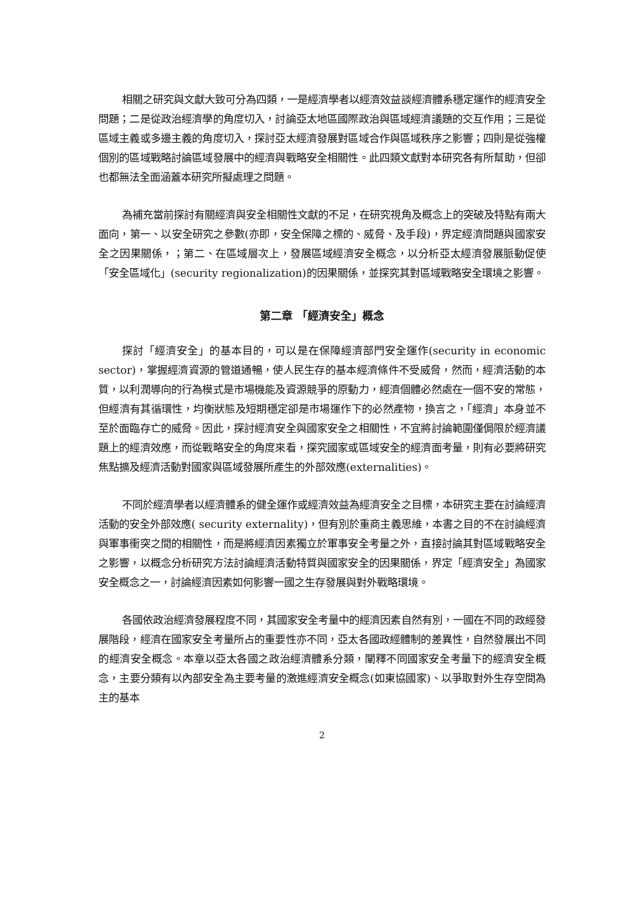相關之研究與文獻大致可分為四類，一是經濟學者以經濟效益談經濟體系穩定運作的經濟安全問題；二是從政治經濟學的角度切入，討論亞太地區國際政治與區域經濟議題的交互作用；三是從區域主義或多邊主義的角度切入，探討亞太經濟發展對區域合作與區域秩序之影響；四則是從強權個別的區域戰略討論區域發展中的經濟與戰略安全相關性。此四類文獻對本研究各有所幫助，但卻也都無法全面涵蓋本研究所擬處理之問題。
為補充當前探討有關經濟與安全相關性文獻的不足，在研究視角及概念上的突破及特點有兩大面向，第一、以安全研究之參數(亦即，安全保障之標的、威脅、及手段)，界定經濟問題與國家安全之因果關係，；第二、在區域層次上，發展區域經濟安全概念，以分析亞太經濟發展脈動促使「安全區域化」(security regionalization)的因果關係，並探究其對區域戰略安全環境之影響。
第二章 「經濟安全」概念
探討「經濟安全」的基本目的，可以是在保障經濟部門安全運作(security in economic sector)，掌握經濟資源的管道通暢，使人民生存的基本經濟條件不受威脅，然而，經濟活動的本質，以利潤導向的行為模式是市場機能及資源競爭的原動力，經濟個體必然處在一個不安的常態，但經濟有其循環性，均衡狀態及短期穩定卻是市場運作下的必然產物，換言之，「經濟」本身並不至於面臨存亡的威脅。因此，探討經濟安全與國家安全之相關性，不宜將討論範圍僅侷限於經濟議題上的經濟效應，而從戰略安全的角度來看，探究國家或區域安全的經濟面考量，則有必要將研究焦點擴及經濟活動對國家與區域發展所產生的外部效應(externalities)。
不同於經濟學者以經濟體系的健全運作或經濟效益為經濟安全之目標，本研究主要在討論經濟活動的安全外部效應( security externality)，但有別於重商主義思維，本書之目的不在討論經濟與軍事衝突之間的相關性，而是將經濟因素獨立於軍事安全考量之外，直接討論其對區域戰略安全之影響，以概念分析研究方法討論經濟活動特質與國家安全的因果關係，界定「經濟安全」為國家安全概念之一，討論經濟因素如何影響一國之生存發展與對外戰略環境。
各國依政治經濟發展程度不同，其國家安全考量中的經濟因素自然有別，一國在不同的政經發展階段，經濟在國家安全考量所占的重要性亦不同，亞太各國政經體制的差異性，自然發展出不同的經濟安全概念。本章以亞太各國之政治經濟體系分類，闡釋不同國家安全考量下的經濟安全概念，主要分類有以內部安全為主要考量的激進經濟安全概念(如東協國家)、以爭取對外生存空間為主的基本
2